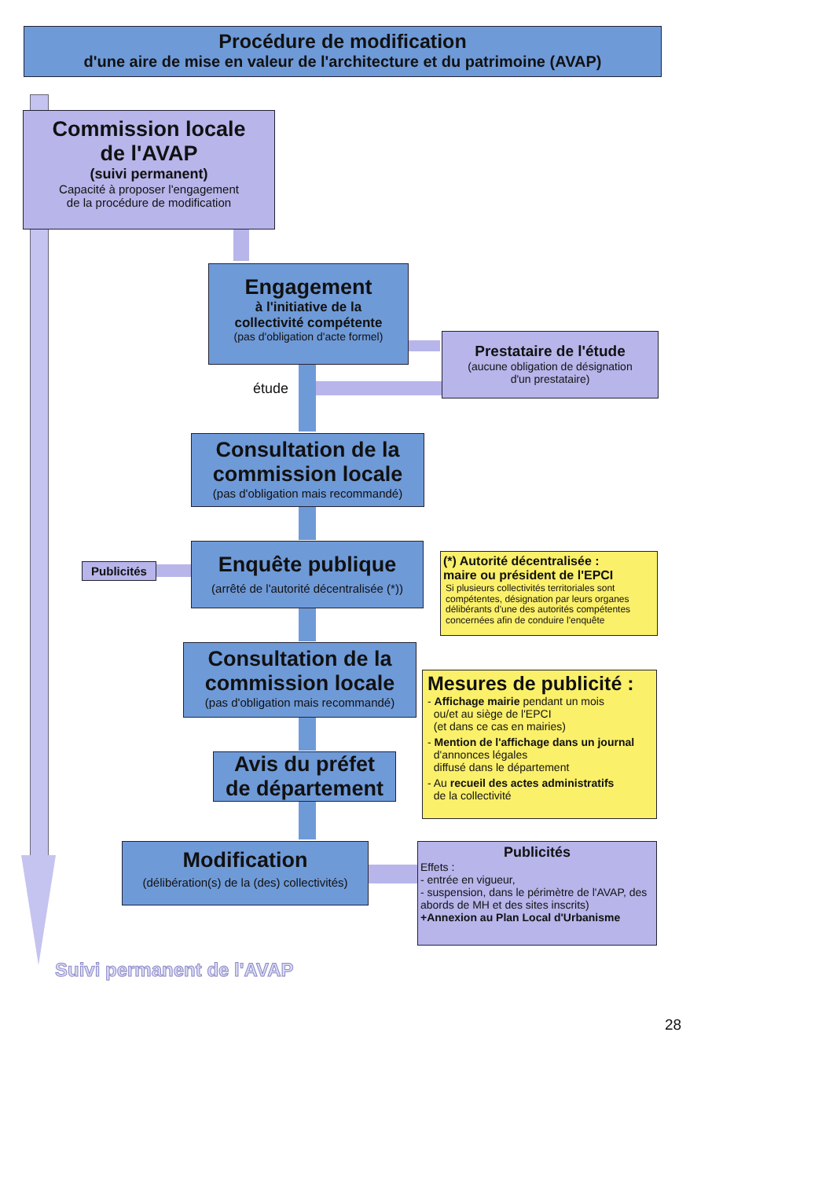Procédure de modification
d'une aire de mise en valeur de l'architecture et du patrimoine (AVAP)
Commission locale
de l'AVAP
(suivi permanent)
Capacité à proposer l'engagement
de la procédure de modification
Engagement
à l'initiative de la
collectivité compétente
(pas d'obligation d'acte formel)
étude
Prestataire de l'étude
(aucune obligation de désignation
d'un prestataire)
Consultation de la
commission locale
(pas d'obligation mais recommandé)
Publicités
Enquête publique
(arrêté de l'autorité décentralisée (*))
(*) Autorité décentralisée :
maire ou président de l'EPCI
Si plusieurs collectivités territoriales sont compétentes, désignation par leurs organes délibérants d'une des autorités compétentes concernées afin de conduire l'enquête
Consultation de la
commission locale
(pas d'obligation mais recommandé)
Avis du préfet
de département
Mesures de publicité :
- Affichage mairie pendant un mois
ou/et au siège de l'EPCI
(et dans ce cas en mairies)
- Mention de l'affichage dans un journal
d'annonces légales
diffusé dans le département
- Au recueil des actes administratifs
de la collectivité
Modification
(délibération(s) de la (des) collectivités)
Publicités
Effets :
- entrée en vigueur,
- suspension, dans le périmètre de l'AVAP, des abords de MH et des sites inscrits)
+Annexion au Plan Local d'Urbanisme
Suivi permanent de l'AVAP
28